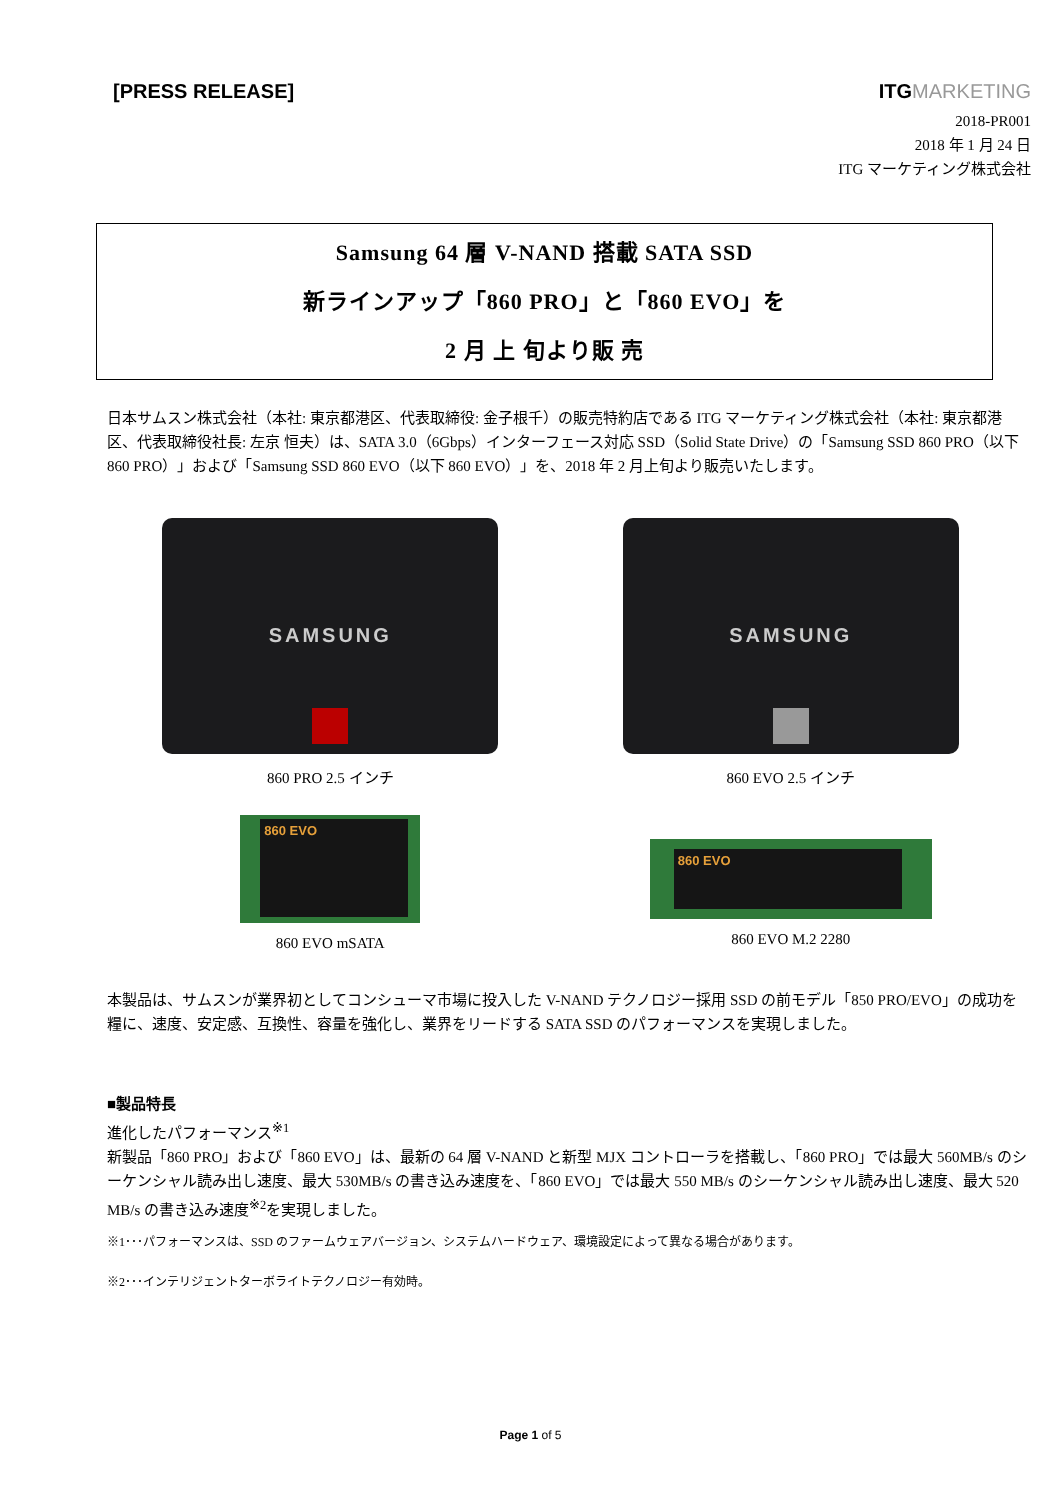[PRESS RELEASE] ITGMARKETING
2018-PR001
2018 年 1 月 24 日
ITG マーケティング株式会社
Samsung 64 層 V-NAND 搭載 SATA SSD
新ラインアップ「860 PRO」と「860 EVO」を
2 月 上 旬より販 売
日本サムスン株式会社（本社: 東京都港区、代表取締役: 金子根千）の販売特約店である ITG マーケティング株式会社（本社: 東京都港区、代表取締役社長: 左京 恒夫）は、SATA 3.0（6Gbps）インターフェース対応 SSD（Solid State Drive）の「Samsung SSD 860 PRO（以下 860 PRO）」および「Samsung SSD 860 EVO（以下 860 EVO）」を、2018 年 2 月上旬より販売いたします。
SAMSUNG
860 PRO 2.5 インチ
SAMSUNG
860 EVO 2.5 インチ
860 EVO
860 EVO mSATA
860 EVO
860 EVO M.2 2280
本製品は、サムスンが業界初としてコンシューマ市場に投入した V-NAND テクノロジー採用 SSD の前モデル「850 PRO/EVO」の成功を糧に、速度、安定感、互換性、容量を強化し、業界をリードする SATA SSD のパフォーマンスを実現しました。
■製品特長
進化したパフォーマンス<sup>※1</sup>
新製品「860 PRO」および「860 EVO」は、最新の 64 層 V-NAND と新型 MJX コントローラを搭載し、「860 PRO」では最大 560MB/s のシーケンシャル読み出し速度、最大 530MB/s の書き込み速度を、「860 EVO」では最大 550 MB/s のシーケンシャル読み出し速度、最大 520 MB/s の書き込み速度<sup>※2</sup>を実現しました。
※1･･･パフォーマンスは、SSD のファームウェアバージョン、システムハードウェア、環境設定によって異なる場合があります。
※2･･･インテリジェントターボライトテクノロジー有効時。
Page 1 of 5